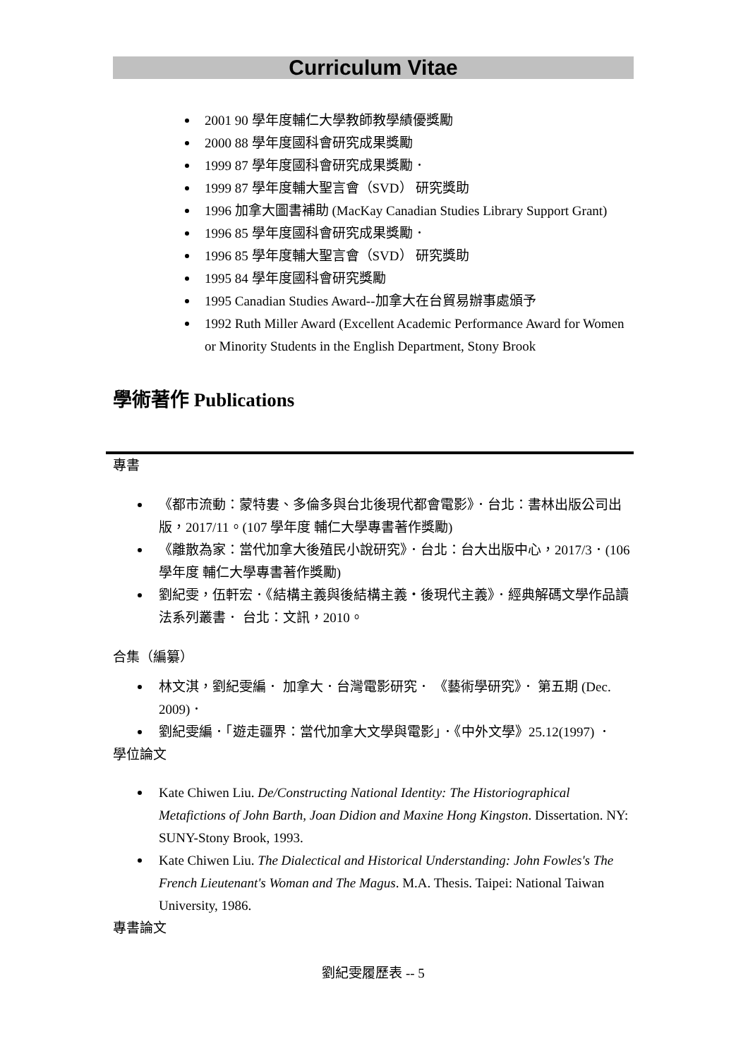Curriculum Vitae
2001 90 學年度輔仁大學教師教學績優獎勵
2000 88 學年度國科會研究成果獎勵
1999 87 學年度國科會研究成果獎勵．
1999 87 學年度輔大聖言會（SVD） 研究獎助
1996 加拿大圖書補助 (MacKay Canadian Studies Library Support Grant)
1996 85 學年度國科會研究成果獎勵．
1996 85 學年度輔大聖言會（SVD） 研究獎助
1995 84 學年度國科會研究獎勵
1995 Canadian Studies Award--加拿大在台貿易辦事處頒予
1992 Ruth Miller Award (Excellent Academic Performance Award for Women or Minority Students in the English Department, Stony Brook
學術著作 Publications
專書
《都市流動：蒙特婁、多倫多與台北後現代都會電影》．台北：書林出版公司出版，2017/11。(107 學年度 輔仁大學專書著作獎勵)
《離散為家：當代加拿大後殖民小說研究》．台北：台大出版中心，2017/3．(106 學年度 輔仁大學專書著作獎勵)
劉紀雯，伍軒宏．《結構主義與後結構主義・後現代主義》．經典解碼文學作品讀法系列叢書． 台北：文訊，2010。
合集（編纂）
林文淇，劉紀雯編． 加拿大．台灣電影研究． 《藝術學研究》． 第五期 (Dec. 2009)．
劉紀雯編．「遊走疆界：當代加拿大文學與電影」．《中外文學》25.12(1997) ．
學位論文
Kate Chiwen Liu. De/Constructing National Identity: The Historiographical Metafictions of John Barth, Joan Didion and Maxine Hong Kingston. Dissertation. NY: SUNY-Stony Brook, 1993.
Kate Chiwen Liu. The Dialectical and Historical Understanding: John Fowles's The French Lieutenant's Woman and The Magus. M.A. Thesis. Taipei: National Taiwan University, 1986.
專書論文
劉紀雯履歷表 -- 5